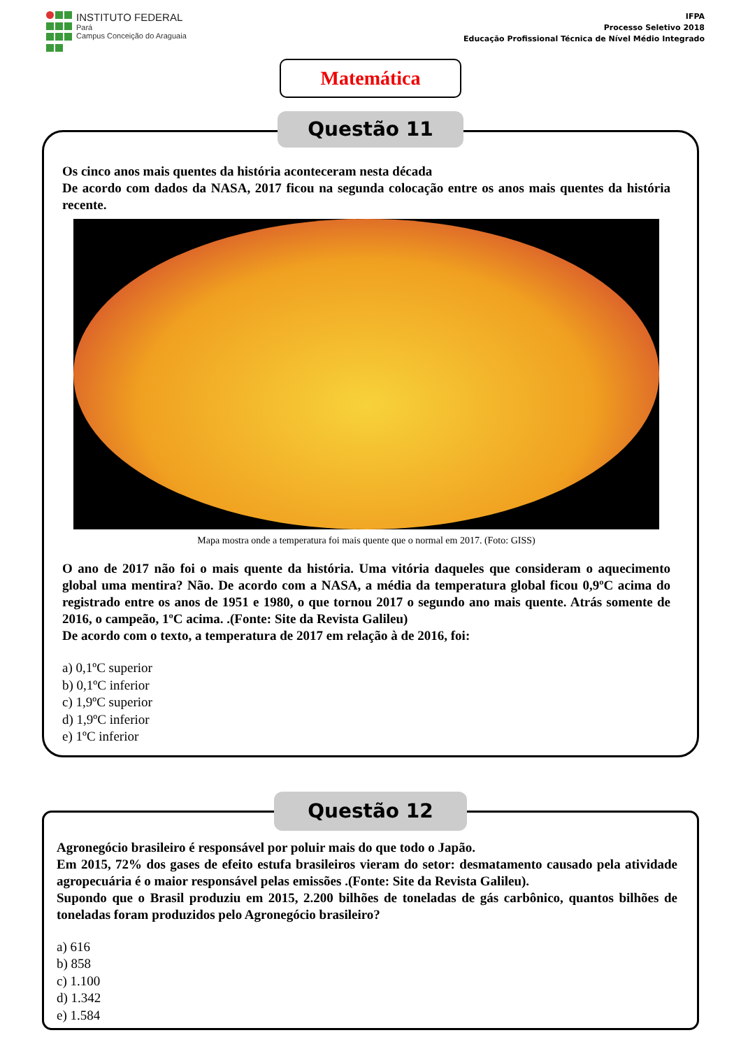INSTITUTO FEDERAL
Pará
Campus Conceição do Araguaia
IFPA
Processo Seletivo 2018
Educação Profissional Técnica de Nível Médio Integrado
Matemática
Questão 11
Os cinco anos mais quentes da história aconteceram nesta década
De acordo com dados da NASA, 2017 ficou na segunda colocação entre os anos mais quentes da história recente.
Mapa mostra onde a temperatura foi mais quente que o normal em 2017. (Foto: GISS)
O ano de 2017 não foi o mais quente da história. Uma vitória daqueles que consideram o aquecimento global uma mentira? Não. De acordo com a NASA, a média da temperatura global ficou 0,9ºC acima do registrado entre os anos de 1951 e 1980, o que tornou 2017 o segundo ano mais quente. Atrás somente de 2016, o campeão, 1ºC acima. .(Fonte: Site da Revista Galileu)
De acordo com o texto, a temperatura de 2017 em relação à de 2016, foi:
a) 0,1ºC superior
b) 0,1ºC inferior
c) 1,9ºC superior
d) 1,9ºC inferior
e) 1ºC inferior
Questão 12
Agronegócio brasileiro é responsável por poluir mais do que todo o Japão.
Em 2015, 72% dos gases de efeito estufa brasileiros vieram do setor: desmatamento causado pela atividade agropecuária é o maior responsável pelas emissões .(Fonte: Site da Revista Galileu).
Supondo que o Brasil produziu em 2015, 2.200 bilhões de toneladas de gás carbônico, quantos bilhões de toneladas foram produzidos pelo Agronegócio brasileiro?
a) 616
b) 858
c) 1.100
d) 1.342
e) 1.584